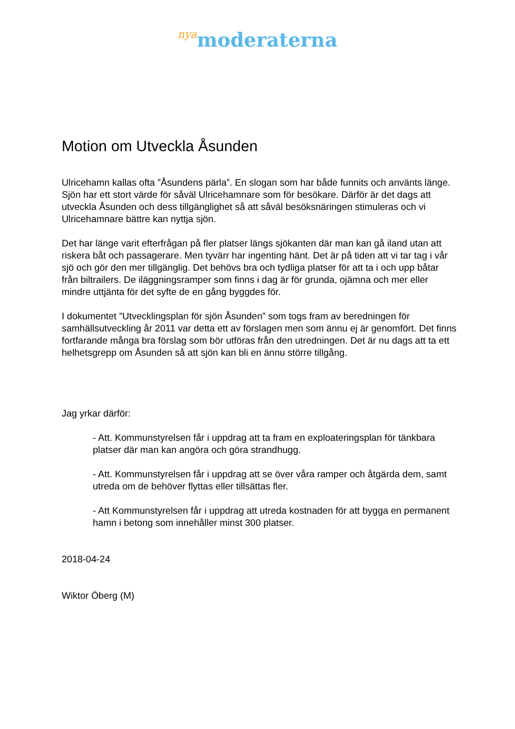nya moderaterna
Motion om Utveckla Åsunden
Ulricehamn kallas ofta ”Åsundens pärla”. En slogan som har både funnits och använts länge. Sjön har ett stort värde för såväl Ulricehamnare som för besökare. Därför är det dags att utveckla Åsunden och dess tillgänglighet så att såväl besöksnäringen stimuleras och vi Ulricehamnare bättre kan nyttja sjön.
Det har länge varit efterfrågan på fler platser längs sjökanten där man kan gå iland utan att riskera båt och passagerare. Men tyvärr har ingenting hänt. Det är på tiden att vi tar tag i vår sjö och gör den mer tillgänglig. Det behövs bra och tydliga platser för att ta i och upp båtar från biltrailers. De iläggningsramper som finns i dag är för grunda, ojämna och mer eller mindre uttjänta för det syfte de en gång byggdes för.
I dokumentet ”Utvecklingsplan för sjön Åsunden” som togs fram av beredningen för samhällsutveckling år 2011 var detta ett av förslagen men som ännu ej är genomfört. Det finns fortfarande många bra förslag som bör utföras från den utredningen. Det är nu dags att ta ett helhetsgrepp om Åsunden så att sjön kan bli en ännu större tillgång.
Jag yrkar därför:
- Att. Kommunstyrelsen får i uppdrag att ta fram en exploateringsplan för tänkbara platser där man kan angöra och göra strandhugg.
- Att. Kommunstyrelsen får i uppdrag att se över våra ramper och åtgärda dem, samt utreda om de behöver flyttas eller tillsättas fler.
- Att Kommunstyrelsen får i uppdrag att utreda kostnaden för att bygga en permanent hamn i betong som innehåller minst 300 platser.
2018-04-24
Wiktor Öberg (M)